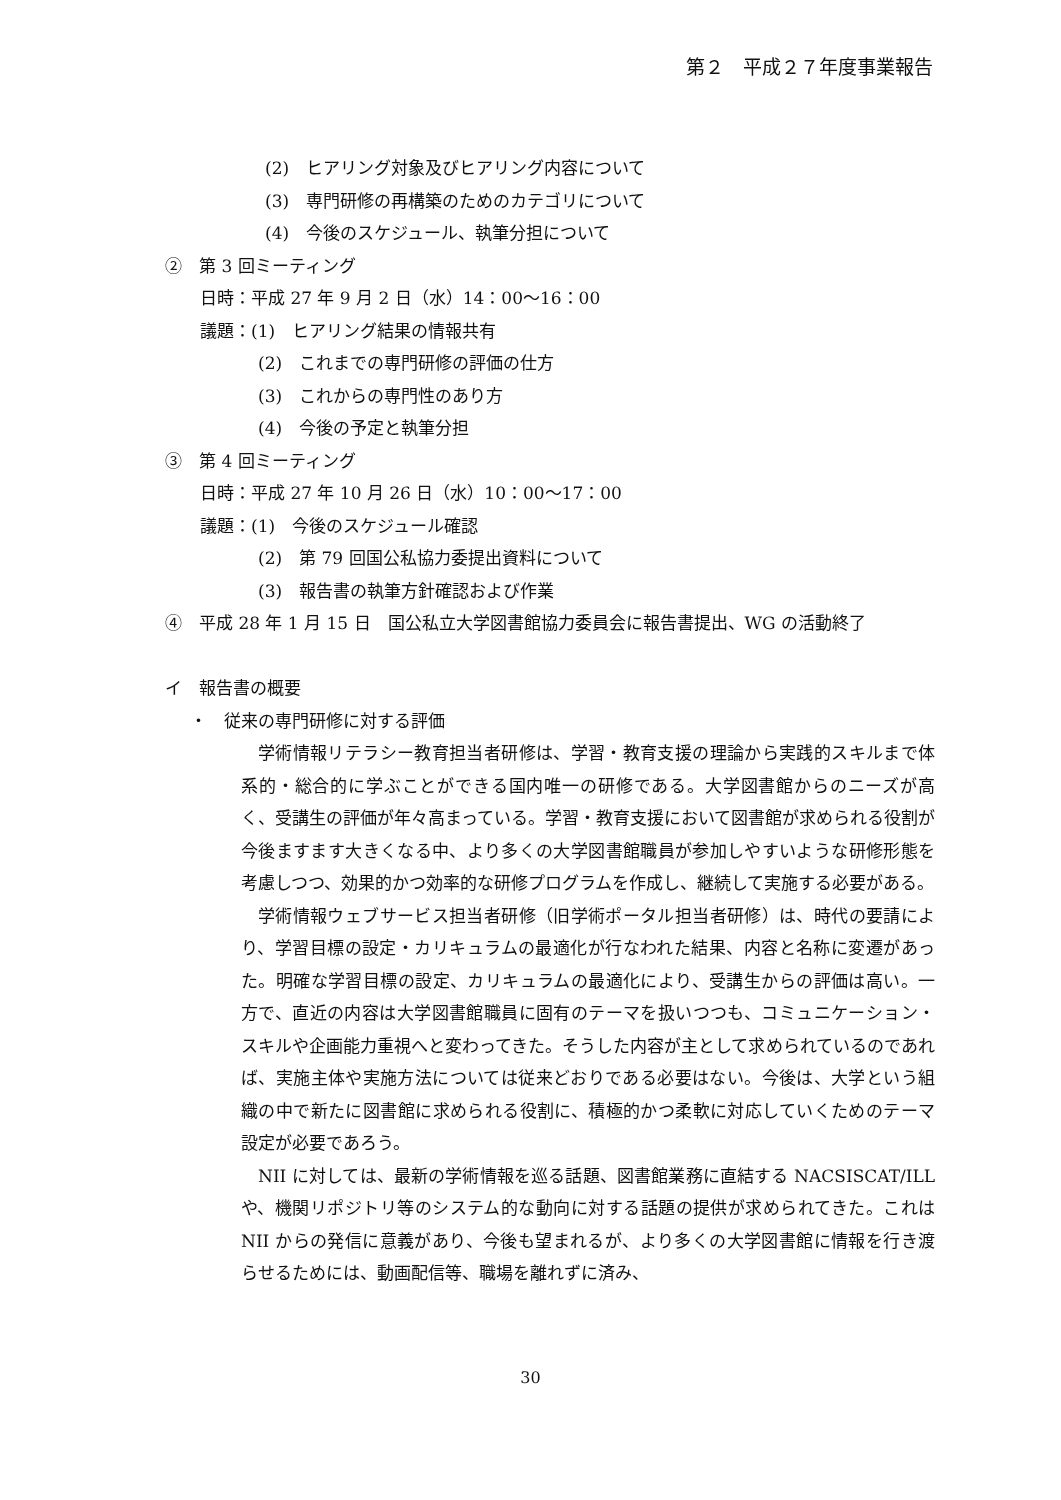第２　平成２７年度事業報告
(2)　ヒアリング対象及びヒアリング内容について
(3)　専門研修の再構築のためのカテゴリについて
(4)　今後のスケジュール、執筆分担について
②　第 3 回ミーティング
日時：平成 27 年 9 月 2 日（水）14：00～16：00
議題：(1)　ヒアリング結果の情報共有
(2)　これまでの専門研修の評価の仕方
(3)　これからの専門性のあり方
(4)　今後の予定と執筆分担
③　第 4 回ミーティング
日時：平成 27 年 10 月 26 日（水）10：00～17：00
議題：(1)　今後のスケジュール確認
(2)　第 79 回国公私協力委提出資料について
(3)　報告書の執筆方針確認および作業
④　平成 28 年 1 月 15 日　国公私立大学図書館協力委員会に報告書提出、WG の活動終了
イ　報告書の概要
・　従来の専門研修に対する評価
学術情報リテラシー教育担当者研修は、学習・教育支援の理論から実践的スキルまで体系的・総合的に学ぶことができる国内唯一の研修である。大学図書館からのニーズが高く、受講生の評価が年々高まっている。学習・教育支援において図書館が求められる役割が今後ますます大きくなる中、より多くの大学図書館職員が参加しやすいような研修形態を考慮しつつ、効果的かつ効率的な研修プログラムを作成し、継続して実施する必要がある。
学術情報ウェブサービス担当者研修（旧学術ポータル担当者研修）は、時代の要請により、学習目標の設定・カリキュラムの最適化が行なわれた結果、内容と名称に変遷があった。明確な学習目標の設定、カリキュラムの最適化により、受講生からの評価は高い。一方で、直近の内容は大学図書館職員に固有のテーマを扱いつつも、コミュニケーション・スキルや企画能力重視へと変わってきた。そうした内容が主として求められているのであれば、実施主体や実施方法については従来どおりである必要はない。今後は、大学という組織の中で新たに図書館に求められる役割に、積極的かつ柔軟に対応していくためのテーマ設定が必要であろう。
NII に対しては、最新の学術情報を巡る話題、図書館業務に直結する NACSISCAT/ILL や、機関リポジトリ等のシステム的な動向に対する話題の提供が求められてきた。これは NII からの発信に意義があり、今後も望まれるが、より多くの大学図書館に情報を行き渡らせるためには、動画配信等、職場を離れずに済み、
30